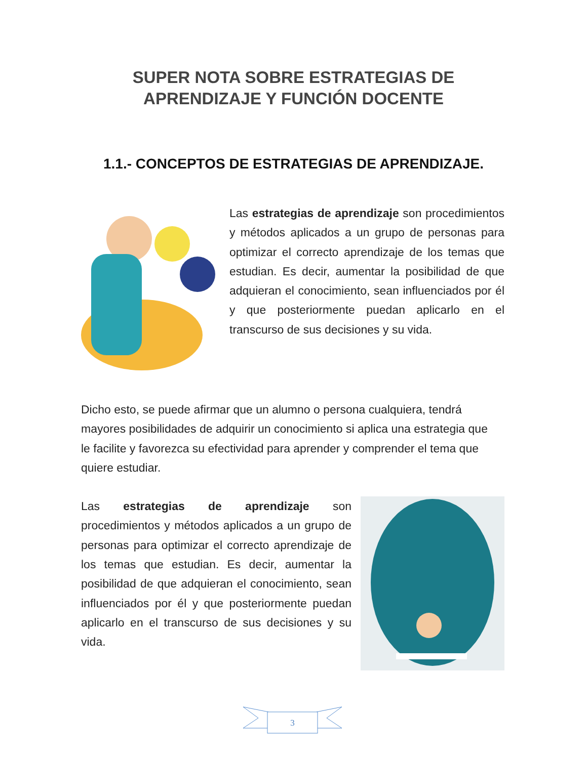SUPER NOTA SOBRE ESTRATEGIAS DE
APRENDIZAJE Y FUNCIÓN DOCENTE
1.1.- CONCEPTOS DE ESTRATEGIAS DE APRENDIZAJE.
Las estrategias de aprendizaje son procedimientos y métodos aplicados a un grupo de personas para optimizar el correcto aprendizaje de los temas que estudian. Es decir, aumentar la posibilidad de que adquieran el conocimiento, sean influenciados por él y que posteriormente puedan aplicarlo en el transcurso de sus decisiones y su vida.
Dicho esto, se puede afirmar que un alumno o persona cualquiera, tendrá mayores posibilidades de adquirir un conocimiento si aplica una estrategia que le facilite y favorezca su efectividad para aprender y comprender el tema que quiere estudiar.
Las estrategias de aprendizaje son procedimientos y métodos aplicados a un grupo de personas para optimizar el correcto aprendizaje de los temas que estudian. Es decir, aumentar la posibilidad de que adquieran el conocimiento, sean influenciados por él y que posteriormente puedan aplicarlo en el transcurso de sus decisiones y su vida.
3